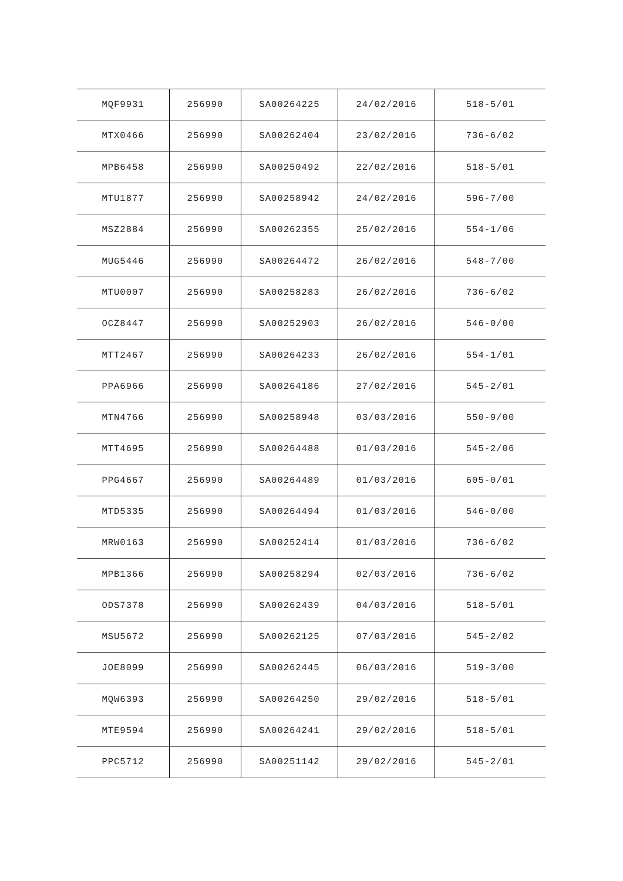| MQF9931 | 256990 | SA00264225 | 24/02/2016 | 518-5/01 |
| MTX0466 | 256990 | SA00262404 | 23/02/2016 | 736-6/02 |
| MPB6458 | 256990 | SA00250492 | 22/02/2016 | 518-5/01 |
| MTU1877 | 256990 | SA00258942 | 24/02/2016 | 596-7/00 |
| MSZ2884 | 256990 | SA00262355 | 25/02/2016 | 554-1/06 |
| MUG5446 | 256990 | SA00264472 | 26/02/2016 | 548-7/00 |
| MTU0007 | 256990 | SA00258283 | 26/02/2016 | 736-6/02 |
| OCZ8447 | 256990 | SA00252903 | 26/02/2016 | 546-0/00 |
| MTT2467 | 256990 | SA00264233 | 26/02/2016 | 554-1/01 |
| PPA6966 | 256990 | SA00264186 | 27/02/2016 | 545-2/01 |
| MTN4766 | 256990 | SA00258948 | 03/03/2016 | 550-9/00 |
| MTT4695 | 256990 | SA00264488 | 01/03/2016 | 545-2/06 |
| PPG4667 | 256990 | SA00264489 | 01/03/2016 | 605-0/01 |
| MTD5335 | 256990 | SA00264494 | 01/03/2016 | 546-0/00 |
| MRW0163 | 256990 | SA00252414 | 01/03/2016 | 736-6/02 |
| MPB1366 | 256990 | SA00258294 | 02/03/2016 | 736-6/02 |
| ODS7378 | 256990 | SA00262439 | 04/03/2016 | 518-5/01 |
| MSU5672 | 256990 | SA00262125 | 07/03/2016 | 545-2/02 |
| JOE8099 | 256990 | SA00262445 | 06/03/2016 | 519-3/00 |
| MQW6393 | 256990 | SA00264250 | 29/02/2016 | 518-5/01 |
| MTE9594 | 256990 | SA00264241 | 29/02/2016 | 518-5/01 |
| PPC5712 | 256990 | SA00251142 | 29/02/2016 | 545-2/01 |